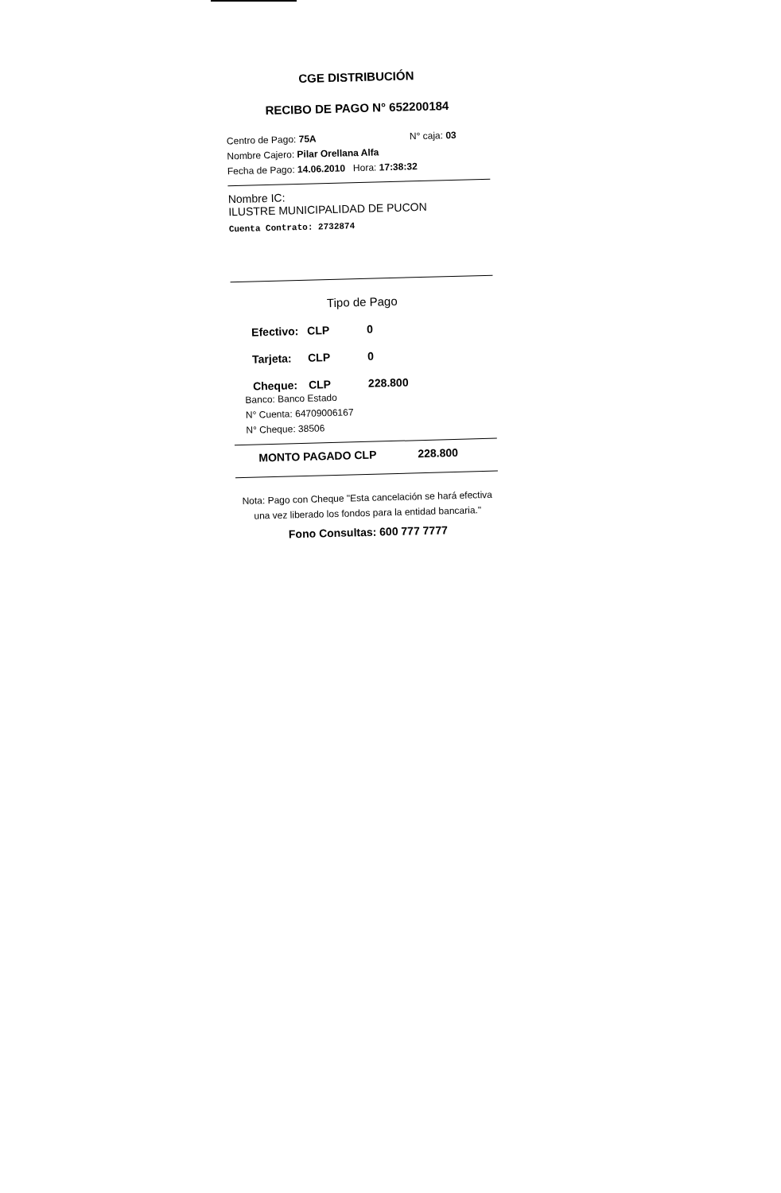CGE DISTRIBUCIÓN
RECIBO DE PAGO N° 652200184
Centro de Pago: 75A N° caja: 03
Nombre Cajero: Pilar Orellana Alfa
Fecha de Pago: 14.06.2010 Hora: 17:38:32
Nombre IC:
ILUSTRE MUNICIPALIDAD DE PUCON
Cuenta Contrato: 2732874
Tipo de Pago
Efectivo: CLP 0
Tarjeta: CLP 0
Cheque: CLP 228.800
Banco: Banco Estado
N° Cuenta: 64709006167
N° Cheque: 38506
MONTO PAGADO CLP 228.800
Nota: Pago con Cheque "Esta cancelación se hará efectiva una vez liberado los fondos para la entidad bancaria."
Fono Consultas: 600 777 7777